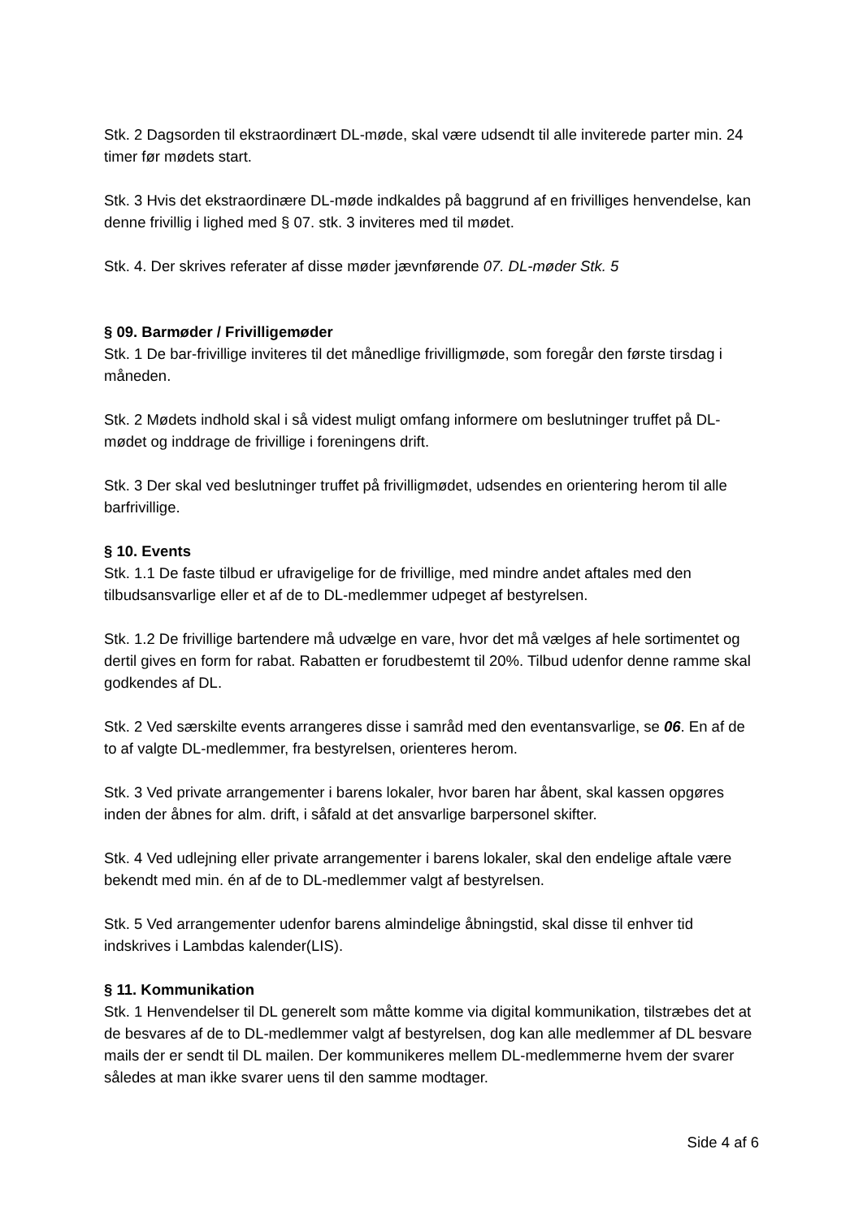Stk. 2 Dagsorden til ekstraordinært DL-møde, skal være udsendt til alle inviterede parter min. 24 timer før mødets start.
Stk. 3 Hvis det ekstraordinære DL-møde indkaldes på baggrund af en frivilliges henvendelse, kan denne frivillig i lighed med § 07. stk. 3 inviteres med til mødet.
Stk. 4. Der skrives referater af disse møder jævnførende 07. DL-møder Stk. 5
§ 09. Barmøder / Frivilligemøder
Stk. 1 De bar-frivillige inviteres til det månedlige frivilligmøde, som foregår den første tirsdag i måneden.
Stk. 2 Mødets indhold skal i så videst muligt omfang informere om beslutninger truffet på DL-mødet og inddrage de frivillige i foreningens drift.
Stk. 3 Der skal ved beslutninger truffet på frivilligmødet, udsendes en orientering herom til alle barfrivillige.
§ 10. Events
Stk. 1.1 De faste tilbud er ufravigelige for de frivillige, med mindre andet aftales med den tilbudsansvarlige eller et af de to DL-medlemmer udpeget af bestyrelsen.
Stk. 1.2 De frivillige bartendere må udvælge en vare, hvor det må vælges af hele sortimentet og dertil gives en form for rabat. Rabatten er forudbestemt til 20%. Tilbud udenfor denne ramme skal godkendes af DL.
Stk. 2 Ved særskilte events arrangeres disse i samråd med den eventansvarlige, se 06. En af de to af valgte DL-medlemmer, fra bestyrelsen, orienteres herom.
Stk. 3 Ved private arrangementer i barens lokaler, hvor baren har åbent, skal kassen opgøres inden der åbnes for alm. drift, i såfald at det ansvarlige barpersonel skifter.
Stk. 4 Ved udlejning eller private arrangementer i barens lokaler, skal den endelige aftale være bekendt med min. én af de to DL-medlemmer valgt af bestyrelsen.
Stk. 5 Ved arrangementer udenfor barens almindelige åbningstid, skal disse til enhver tid indskrives i Lambdas kalender(LIS).
§ 11. Kommunikation
Stk. 1 Henvendelser til DL generelt som måtte komme via digital kommunikation, tilstræbes det at de besvares af de to DL-medlemmer valgt af bestyrelsen, dog kan alle medlemmer af DL besvare mails der er sendt til DL mailen. Der kommunikeres mellem DL-medlemmerne hvem der svarer således at man ikke svarer uens til den samme modtager.
Side 4 af 6